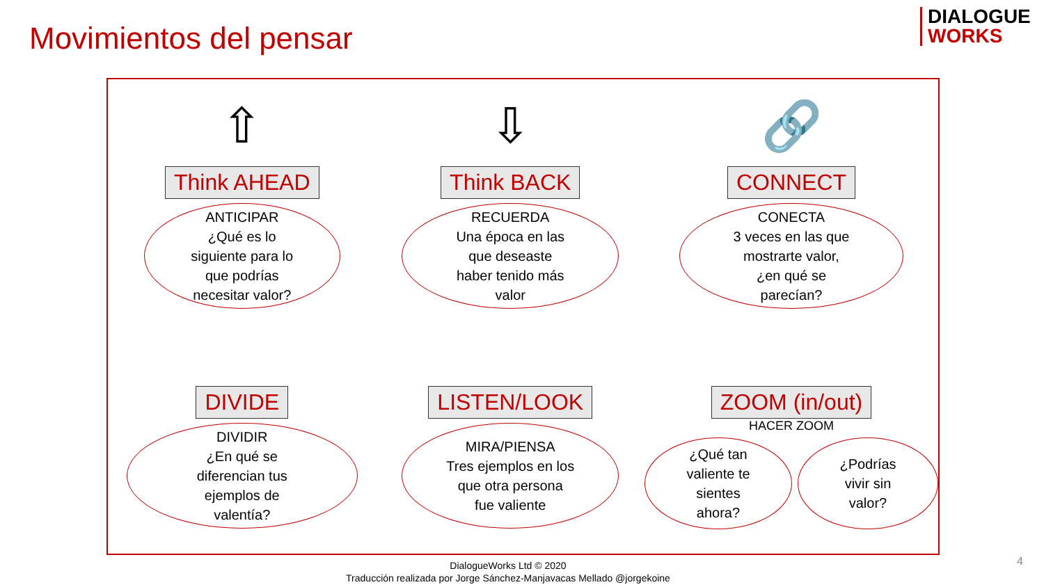Movimientos del pensar
DIALOGUE
WORKS
⇧
Think AHEAD
ANTICIPAR
¿Qué es lo
siguiente para lo
que podrías
necesitar valor?
⇩
Think BACK
RECUERDA
Una época en las
que deseaste
haber tenido más
valor
🔗
CONNECT
CONECTA
3 veces en las que
mostrarte valor,
¿en qué se
parecían?
DIVIDE
DIVIDIR
¿En qué se
diferencian tus
ejemplos de
valentía?
LISTEN/LOOK
MIRA/PIENSA
Tres ejemplos en los
que otra persona
fue valiente
ZOOM (in/out)
HACER ZOOM
¿Qué tan
valiente te
sientes
ahora?
¿Podrías
vivir sin
valor?
DialogueWorks Ltd © 2020
Traducción realizada por Jorge Sánchez-Manjavacas Mellado @jorgekoine
4